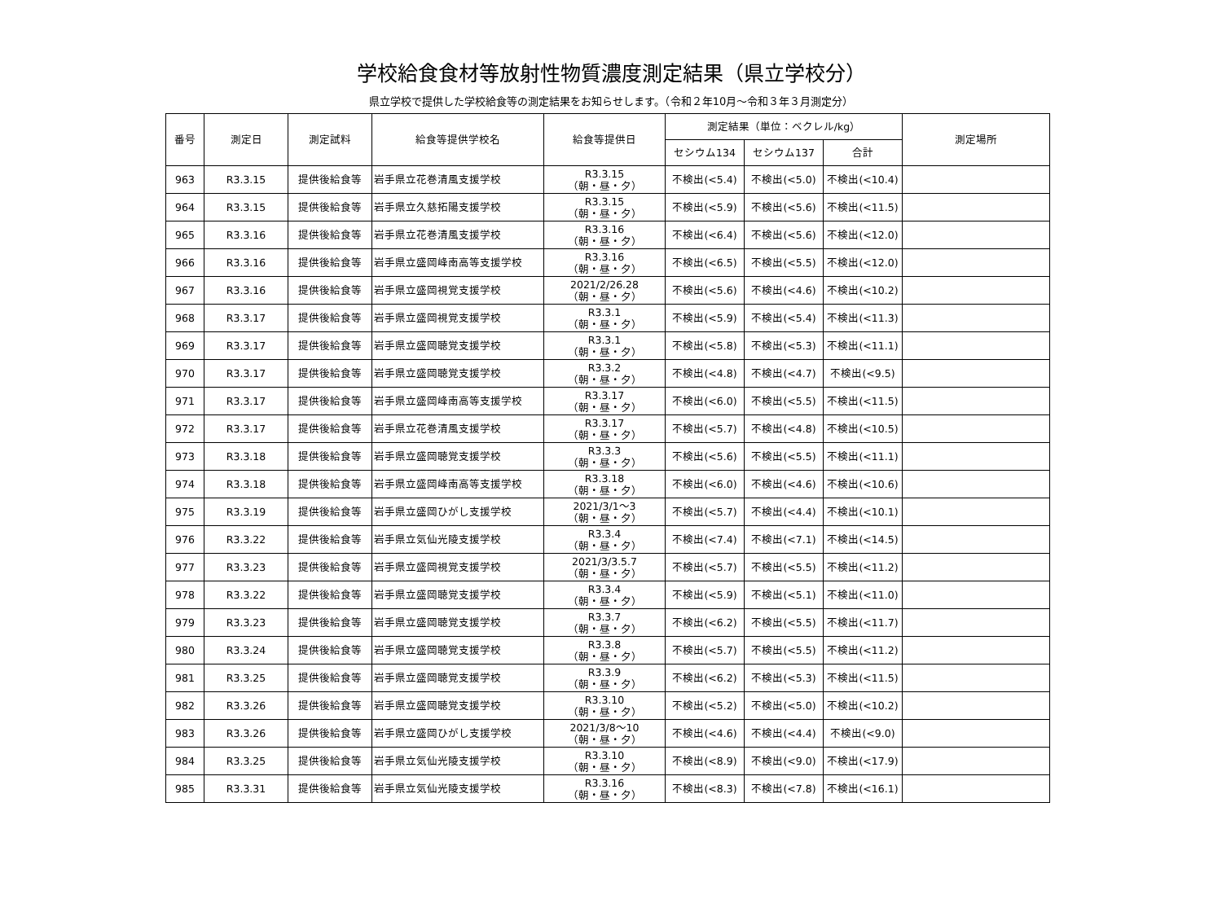学校給食食材等放射性物質濃度測定結果（県立学校分）
県立学校で提供した学校給食等の測定結果をお知らせします。（令和２年10月～令和３年３月測定分）
| 番号 | 測定日 | 測定試料 | 給食等提供学校名 | 給食等提供日 | 測定結果（単位：ベクレル/kg） | | | 測定場所 |
| --- | --- | --- | --- | --- | --- | --- | --- | --- |
| | | | | | セシウム134 | セシウム137 | 合計 | |
| 963 | R3.3.15 | 提供後給食等 | 岩手県立花巻清風支援学校 | R3.3.15 （朝・昼・夕） | 不検出(<5.4) | 不検出(<5.0) | 不検出(<10.4) | |
| 964 | R3.3.15 | 提供後給食等 | 岩手県立久慈拓陽支援学校 | R3.3.15 （朝・昼・夕） | 不検出(<5.9) | 不検出(<5.6) | 不検出(<11.5) | |
| 965 | R3.3.16 | 提供後給食等 | 岩手県立花巻清風支援学校 | R3.3.16 （朝・昼・夕） | 不検出(<6.4) | 不検出(<5.6) | 不検出(<12.0) | |
| 966 | R3.3.16 | 提供後給食等 | 岩手県立盛岡峰南高等支援学校 | R3.3.16 （朝・昼・夕） | 不検出(<6.5) | 不検出(<5.5) | 不検出(<12.0) | |
| 967 | R3.3.16 | 提供後給食等 | 岩手県立盛岡視覚支援学校 | 2021/2/26.28 （朝・昼・夕） | 不検出(<5.6) | 不検出(<4.6) | 不検出(<10.2) | |
| 968 | R3.3.17 | 提供後給食等 | 岩手県立盛岡視覚支援学校 | R3.3.1 （朝・昼・夕） | 不検出(<5.9) | 不検出(<5.4) | 不検出(<11.3) | |
| 969 | R3.3.17 | 提供後給食等 | 岩手県立盛岡聴覚支援学校 | R3.3.1 （朝・昼・夕） | 不検出(<5.8) | 不検出(<5.3) | 不検出(<11.1) | |
| 970 | R3.3.17 | 提供後給食等 | 岩手県立盛岡聴覚支援学校 | R3.3.2 （朝・昼・夕） | 不検出(<4.8) | 不検出(<4.7) | 不検出(<9.5) | |
| 971 | R3.3.17 | 提供後給食等 | 岩手県立盛岡峰南高等支援学校 | R3.3.17 （朝・昼・夕） | 不検出(<6.0) | 不検出(<5.5) | 不検出(<11.5) | |
| 972 | R3.3.17 | 提供後給食等 | 岩手県立花巻清風支援学校 | R3.3.17 （朝・昼・夕） | 不検出(<5.7) | 不検出(<4.8) | 不検出(<10.5) | |
| 973 | R3.3.18 | 提供後給食等 | 岩手県立盛岡聴覚支援学校 | R3.3.3 （朝・昼・夕） | 不検出(<5.6) | 不検出(<5.5) | 不検出(<11.1) | |
| 974 | R3.3.18 | 提供後給食等 | 岩手県立盛岡峰南高等支援学校 | R3.3.18 （朝・昼・夕） | 不検出(<6.0) | 不検出(<4.6) | 不検出(<10.6) | |
| 975 | R3.3.19 | 提供後給食等 | 岩手県立盛岡ひがし支援学校 | 2021/3/1～3 （朝・昼・夕） | 不検出(<5.7) | 不検出(<4.4) | 不検出(<10.1) | |
| 976 | R3.3.22 | 提供後給食等 | 岩手県立気仙光陵支援学校 | R3.3.4 （朝・昼・夕） | 不検出(<7.4) | 不検出(<7.1) | 不検出(<14.5) | |
| 977 | R3.3.23 | 提供後給食等 | 岩手県立盛岡視覚支援学校 | 2021/3/3.5.7 （朝・昼・夕） | 不検出(<5.7) | 不検出(<5.5) | 不検出(<11.2) | |
| 978 | R3.3.22 | 提供後給食等 | 岩手県立盛岡聴覚支援学校 | R3.3.4 （朝・昼・夕） | 不検出(<5.9) | 不検出(<5.1) | 不検出(<11.0) | |
| 979 | R3.3.23 | 提供後給食等 | 岩手県立盛岡聴覚支援学校 | R3.3.7 （朝・昼・夕） | 不検出(<6.2) | 不検出(<5.5) | 不検出(<11.7) | |
| 980 | R3.3.24 | 提供後給食等 | 岩手県立盛岡聴覚支援学校 | R3.3.8 （朝・昼・夕） | 不検出(<5.7) | 不検出(<5.5) | 不検出(<11.2) | |
| 981 | R3.3.25 | 提供後給食等 | 岩手県立盛岡聴覚支援学校 | R3.3.9 （朝・昼・夕） | 不検出(<6.2) | 不検出(<5.3) | 不検出(<11.5) | |
| 982 | R3.3.26 | 提供後給食等 | 岩手県立盛岡聴覚支援学校 | R3.3.10 （朝・昼・夕） | 不検出(<5.2) | 不検出(<5.0) | 不検出(<10.2) | |
| 983 | R3.3.26 | 提供後給食等 | 岩手県立盛岡ひがし支援学校 | 2021/3/8～10 （朝・昼・夕） | 不検出(<4.6) | 不検出(<4.4) | 不検出(<9.0) | |
| 984 | R3.3.25 | 提供後給食等 | 岩手県立気仙光陵支援学校 | R3.3.10 （朝・昼・夕） | 不検出(<8.9) | 不検出(<9.0) | 不検出(<17.9) | |
| 985 | R3.3.31 | 提供後給食等 | 岩手県立気仙光陵支援学校 | R3.3.16 （朝・昼・夕） | 不検出(<8.3) | 不検出(<7.8) | 不検出(<16.1) | |